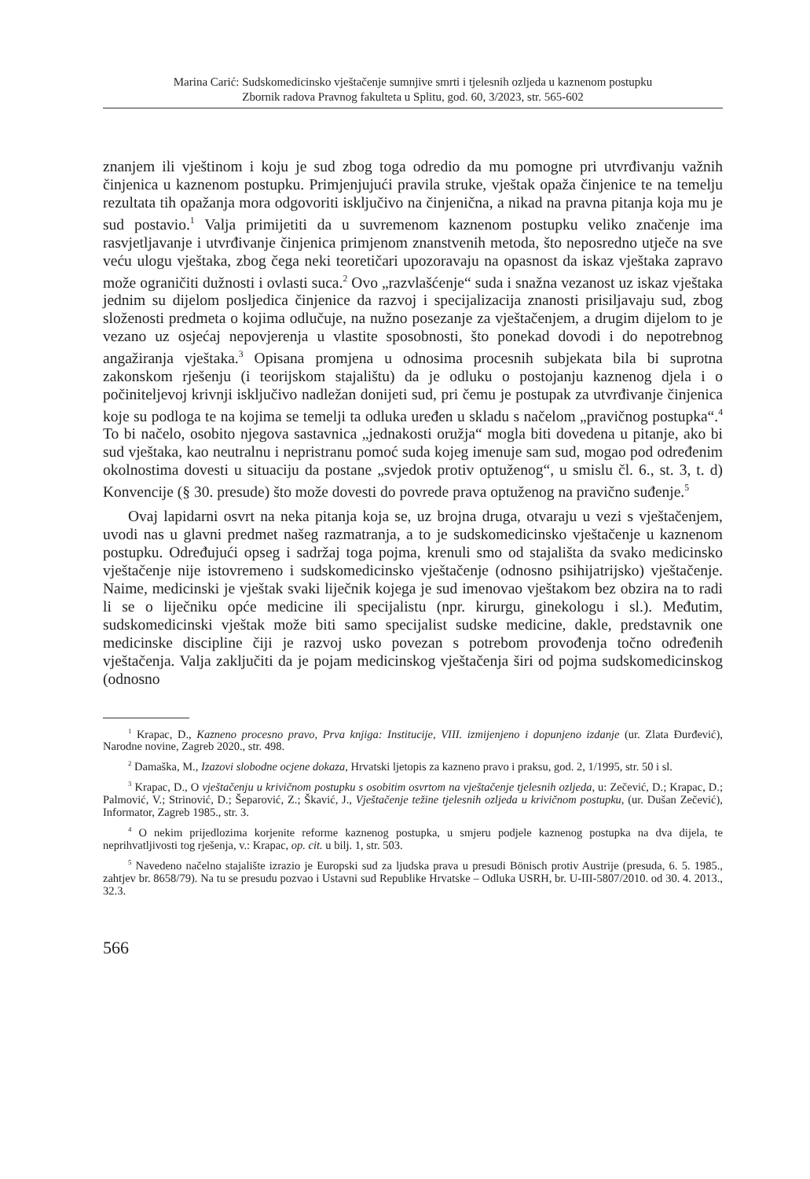Marina Carić: Sudskomedicinsko vještačenje sumnjive smrti i tjelesnih ozljeda u kaznenom postupku
Zbornik radova Pravnog fakulteta u Splitu, god. 60, 3/2023, str. 565-602
znanjem ili vještinom i koju je sud zbog toga odredio da mu pomogne pri utvrđivanju važnih činjenica u kaznenom postupku. Primjenjujući pravila struke, vještak opaža činjenice te na temelju rezultata tih opažanja mora odgovoriti isključivo na činjenična, a nikad na pravna pitanja koja mu je sud postavio.<sup>1</sup> Valja primijetiti da u suvremenom kaznenom postupku veliko značenje ima rasvjetljavanje i utvrđivanje činjenica primjenom znanstvenih metoda, što neposredno utječe na sve veću ulogu vještaka, zbog čega neki teoretičari upozoravaju na opasnost da iskaz vještaka zapravo može ograničiti dužnosti i ovlasti suca.<sup>2</sup> Ovo „razvlašćenje“ suda i snažna vezanost uz iskaz vještaka jednim su dijelom posljedica činjenice da razvoj i specijalizacija znanosti prisiljavaju sud, zbog složenosti predmeta o kojima odlučuje, na nužno posezanje za vještačenjem, a drugim dijelom to je vezano uz osjećaj nepovjerenja u vlastite sposobnosti, što ponekad dovodi i do nepotrebnog angažiranja vještaka.<sup>3</sup> Opisana promjena u odnosima procesnih subjekata bila bi suprotna zakonskom rješenju (i teorijskom stajalištu) da je odluku o postojanju kaznenog djela i o počiniteljevoj krivnji isključivo nadležan donijeti sud, pri čemu je postupak za utvrđivanje činjenica koje su podloga te na kojima se temelji ta odluka uređen u skladu s načelom „pravičnog postupka“.<sup>4</sup> To bi načelo, osobito njegova sastavnica „jednakosti oružja“ mogla biti dovedena u pitanje, ako bi sud vještaka, kao neutralnu i nepristranu pomoć suda kojeg imenuje sam sud, mogao pod određenim okolnostima dovesti u situaciju da postane „svjedok protiv optuženog“, u smislu čl. 6., st. 3, t. d) Konvencije (§ 30. presude) što može dovesti do povrede prava optuženog na pravično suđenje.<sup>5</sup>
Ovaj lapidarni osvrt na neka pitanja koja se, uz brojna druga, otvaraju u vezi s vještačenjem, uvodi nas u glavni predmet našeg razmatranja, a to je sudskomedicinsko vještačenje u kaznenom postupku. Određujući opseg i sadržaj toga pojma, krenuli smo od stajališta da svako medicinsko vještačenje nije istovremeno i sudskomedicinsko vještačenje (odnosno psihijatrijsko) vještačenje. Naime, medicinski je vještak svaki liječnik kojega je sud imenovao vještakom bez obzira na to radi li se o liječniku opće medicine ili specijalistu (npr. kirurgu, ginekologu i sl.). Međutim, sudskomedicinski vještak može biti samo specijalist sudske medicine, dakle, predstavnik one medicinske discipline čiji je razvoj usko povezan s potrebom provođenja točno određenih vještačenja. Valja zaključiti da je pojam medicinskog vještačenja širi od pojma sudskomedicinskog (odnosno
<sup>1</sup> Krapac, D., Kazneno procesno pravo, Prva knjiga: Institucije, VIII. izmijenjeno i dopunjeno izdanje (ur. Zlata Đurđević), Narodne novine, Zagreb 2020., str. 498.
<sup>2</sup> Damaška, M., Izazovi slobodne ocjene dokaza, Hrvatski ljetopis za kazneno pravo i praksu, god. 2, 1/1995, str. 50 i sl.
<sup>3</sup> Krapac, D., O vještačenju u krivičnom postupku s osobitim osvrtom na vještačenje tjelesnih ozljeda, u: Zečević, D.; Krapac, D.; Palmović, V.; Strinović, D.; Šeparović, Z.; Škavić, J., Vještačenje težine tjelesnih ozljeda u krivičnom postupku, (ur. Dušan Zečević), Informator, Zagreb 1985., str. 3.
<sup>4</sup> O nekim prijedlozima korjenite reforme kaznenog postupka, u smjeru podjele kaznenog postupka na dva dijela, te neprihvatljivosti tog rješenja, v.: Krapac, op. cit. u bilj. 1, str. 503.
<sup>5</sup> Navedeno načelno stajalište izrazio je Europski sud za ljudska prava u presudi Bönisch protiv Austrije (presuda, 6. 5. 1985., zahtjev br. 8658/79). Na tu se presudu pozvao i Ustavni sud Republike Hrvatske – Odluka USRH, br. U-III-5807/2010. od 30. 4. 2013., 32.3.
566